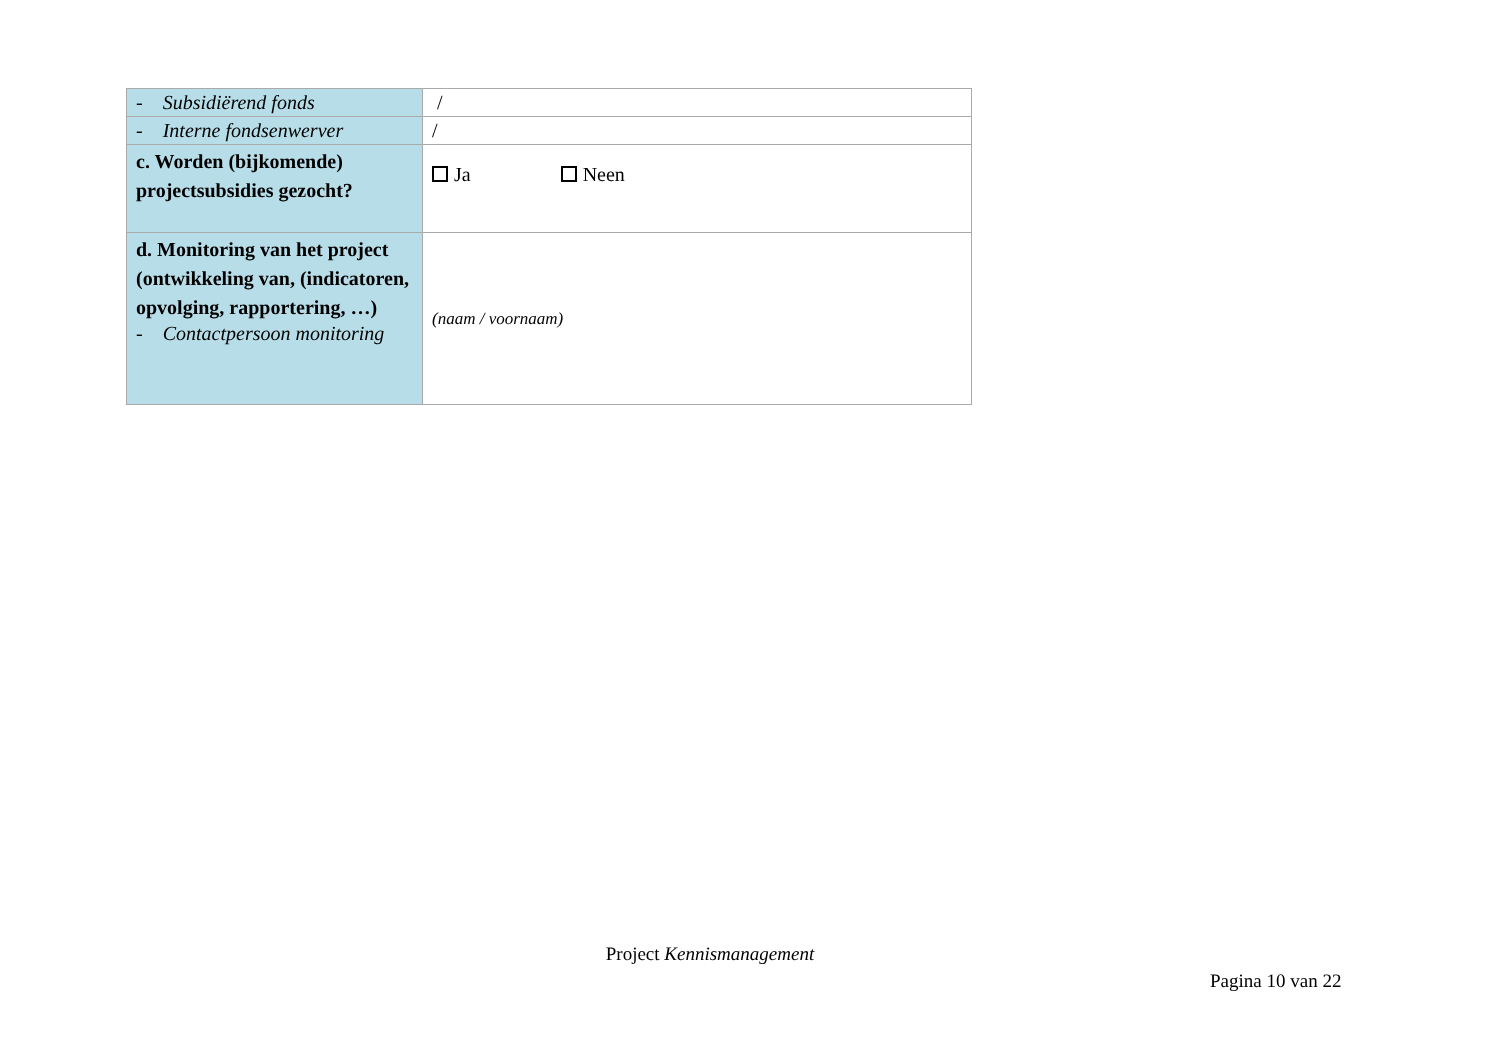| - Subsidiërend fonds | / |
| - Interne fondsenwerver | / |
| c. Worden (bijkomende) projectsubsidies gezocht? | Ja Neen |
| d. Monitoring van het project (ontwikkeling van, (indicatoren, opvolging, rapportering, …) - Contactpersoon monitoring | (naam / voornaam) |
Project Kennismanagement
Pagina 10 van 22